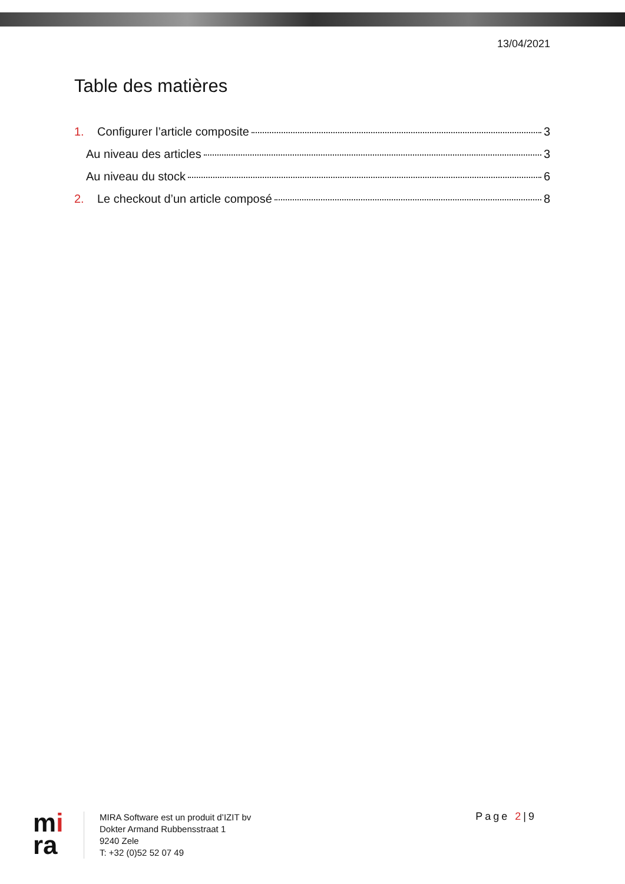13/04/2021
Table des matières
1. Configurer l’article composite 3
Au niveau des articles 3
Au niveau du stock 6
2. Le checkout d’un article composé 8
mi
ra
MIRA Software est un produit d’IZIT bv
Dokter Armand Rubbensstraat 1
9240 Zele
T: +32 (0)52 52 07 49
Page 2|9